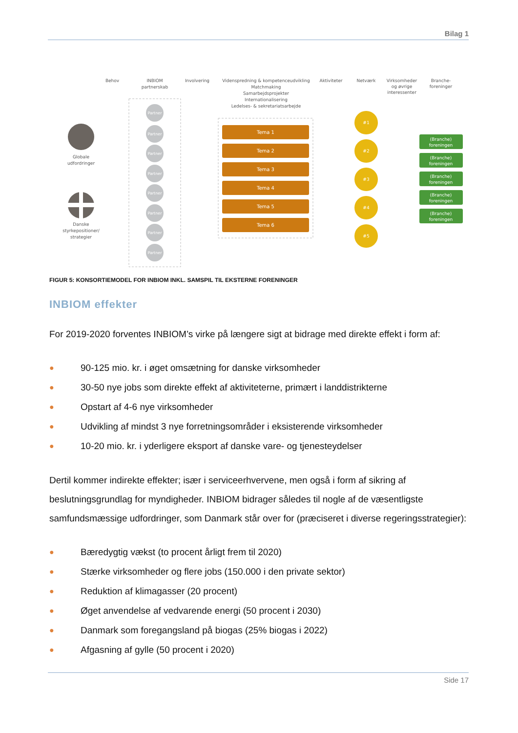Bilag 1
Behov
INBIOM
partnerskab
Involvering
Videnspredning & kompetenceudvikling
Matchmaking
Samarbejdsprojekter
Internationalisering
Ledelses- & sekretariatsarbejde
Aktiviteter
Netværk
Virksomheder
og øvrige
interessenter
Branche-
foreninger
Globale
udfordringer
Danske
styrkepositioner/
strategier
Partner
Partner
Partner
Partner
Partner
Partner
Partner
Partner
Tema 1
Tema 2
Tema 3
Tema 4
Tema 5
Tema 6
#1
#2
#3
#4
#5
(Branche)
foreningen
(Branche)
foreningen
(Branche)
foreningen
(Branche)
foreningen
(Branche)
foreningen
FIGUR 5: KONSORTIEMODEL FOR INBIOM INKL. SAMSPIL TIL EKSTERNE FORENINGER
INBIOM effekter
For 2019-2020 forventes INBIOM’s virke på længere sigt at bidrage med direkte effekt i form af:
● 90-125 mio. kr. i øget omsætning for danske virksomheder
● 30-50 nye jobs som direkte effekt af aktiviteterne, primært i landdistrikterne
● Opstart af 4-6 nye virksomheder
● Udvikling af mindst 3 nye forretningsområder i eksisterende virksomheder
● 10-20 mio. kr. i yderligere eksport af danske vare- og tjenesteydelser
Dertil kommer indirekte effekter; især i serviceerhvervene, men også i form af sikring af beslutningsgrundlag for myndigheder. INBIOM bidrager således til nogle af de væsentligste samfundsmæssige udfordringer, som Danmark står over for (præciseret i diverse regeringsstrategier):
● Bæredygtig vækst (to procent årligt frem til 2020)
● Stærke virksomheder og flere jobs (150.000 i den private sektor)
● Reduktion af klimagasser (20 procent)
● Øget anvendelse af vedvarende energi (50 procent i 2030)
● Danmark som foregangsland på biogas (25% biogas i 2022)
● Afgasning af gylle (50 procent i 2020)
Side 17